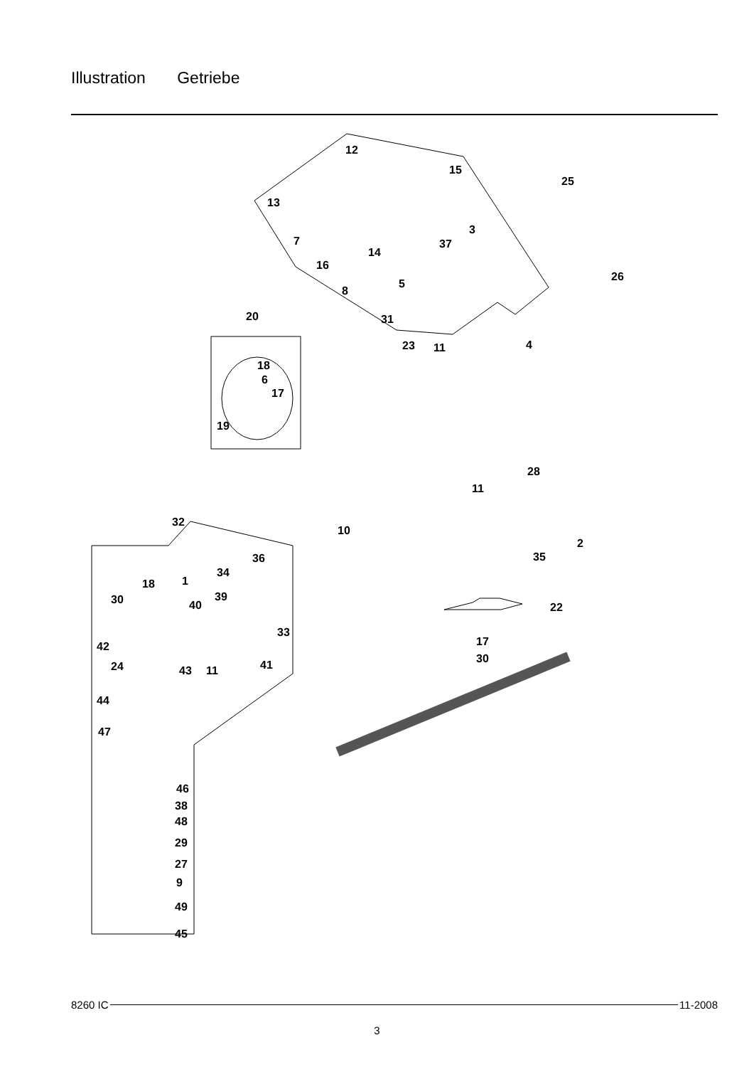Illustration Getriebe
12
15
25
13
3
7 37
14
16
26
5
8
20 31
23 11 4
18
6
17
19
28
11
32
10
2
35 36
34
18 1
30 39
40 22
33
42 17
30
24 43 11 41
44
47
46
38
48
29
27
9
49
45
8260 IC 11-2008
3